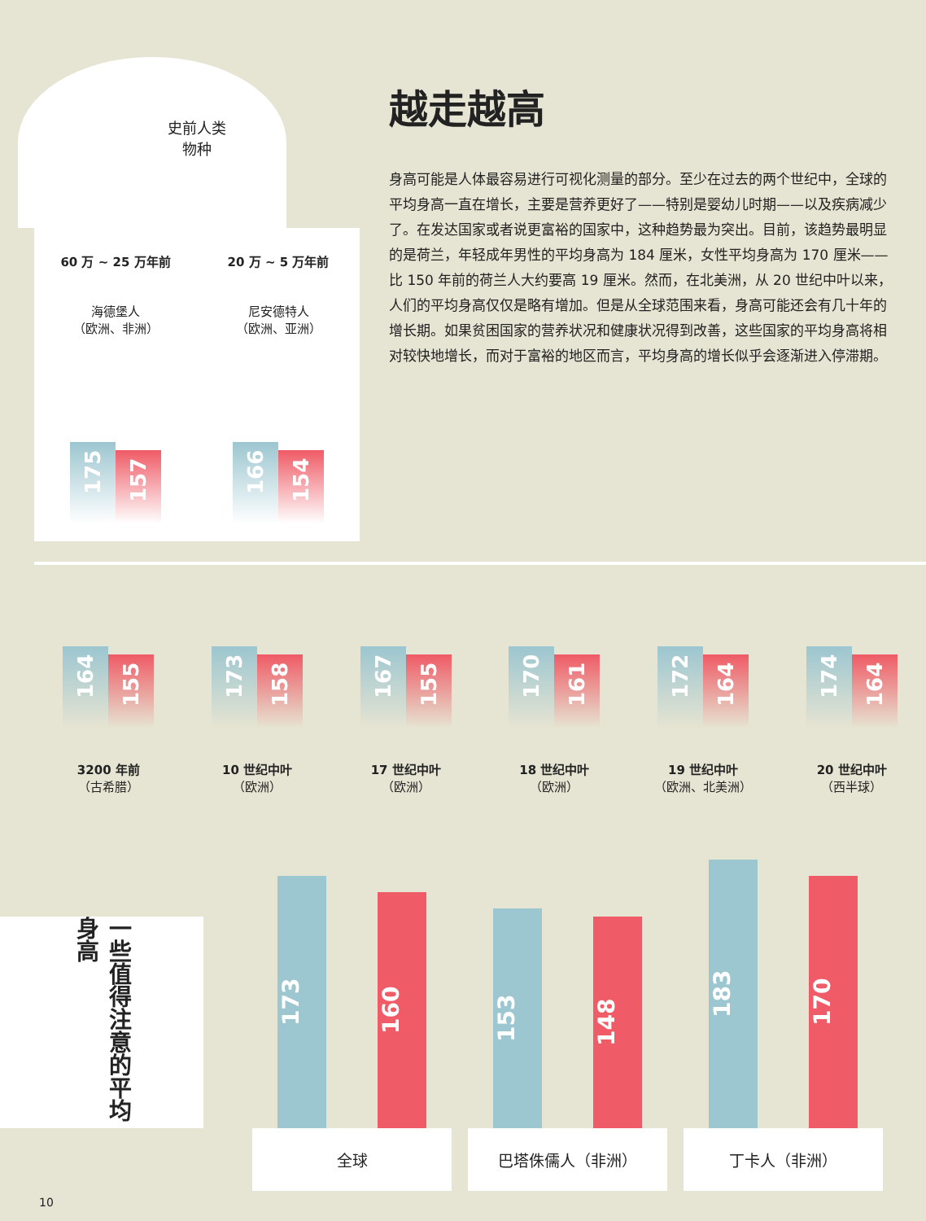史前人类
物种
60 万 ~ 25 万年前
海德堡人
（欧洲、非洲）
175
157
20 万 ~ 5 万年前
尼安德特人
（欧洲、亚洲）
166
154
越走越高
身高可能是人体最容易进行可视化测量的部分。至少在过去的两个世纪中，全球的平均身高一直在增长，主要是营养更好了——特别是婴幼儿时期——以及疾病减少了。在发达国家或者说更富裕的国家中，这种趋势最为突出。目前，该趋势最明显的是荷兰，年轻成年男性的平均身高为 184 厘米，女性平均身高为 170 厘米——比 150 年前的荷兰人大约要高 19 厘米。然而，在北美洲，从 20 世纪中叶以来，人们的平均身高仅仅是略有增加。但是从全球范围来看，身高可能还会有几十年的增长期。如果贫困国家的营养状况和健康状况得到改善，这些国家的平均身高将相对较快地增长，而对于富裕的地区而言，平均身高的增长似乎会逐渐进入停滞期。
164
155
3200 年前
（古希腊）
173
158
10 世纪中叶
（欧洲）
167
155
17 世纪中叶
（欧洲）
170
161
18 世纪中叶
（欧洲）
172
164
19 世纪中叶
（欧洲、北美洲）
174
164
20 世纪中叶
（西半球）
一些值得注意的平均身高
173
160
全球
153
148
巴塔侏儒人（非洲）
183
170
丁卡人（非洲）
10